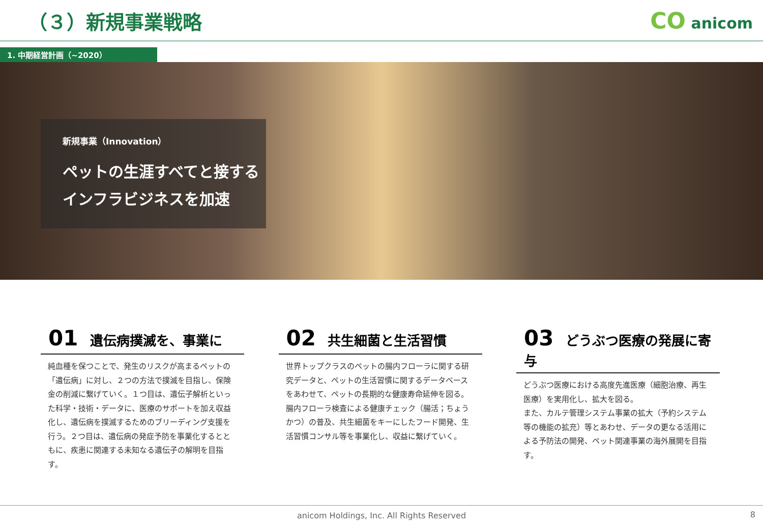（３）新規事業戦略
CO anicom
1. 中期経営計画（~2020）
新規事業（Innovation）
ペットの生涯すべてと接する
インフラビジネスを加速
01 遺伝病撲滅を、事業に
純血種を保つことで、発生のリスクが高まるペットの「遺伝病」に対し、２つの方法で撲滅を目指し、保険金の削減に繋げていく。１つ目は、遺伝子解析といった科学・技術・データに、医療のサポートを加え収益化し、遺伝病を撲滅するためのブリーディング支援を行う。２つ目は、遺伝病の発症予防を事業化するとともに、疾患に関連する未知なる遺伝子の解明を目指す。
02 共生細菌と生活習慣
世界トップクラスのペットの腸内フローラに関する研究データと、ペットの生活習慣に関するデータベースをあわせて、ペットの長期的な健康寿命延伸を図る。腸内フローラ検査による健康チェック（腸活；ちょうかつ）の普及、共生細菌をキーにしたフード開発、生活習慣コンサル等を事業化し、収益に繋げていく。
03 どうぶつ医療の発展に寄与
どうぶつ医療における高度先進医療（細胞治療、再生医療）を実用化し、拡大を図る。
また、カルテ管理システム事業の拡大（予約システム等の機能の拡充）等とあわせ、データの更なる活用による予防法の開発、ペット関連事業の海外展開を目指す。
anicom Holdings, Inc. All Rights Reserved 8